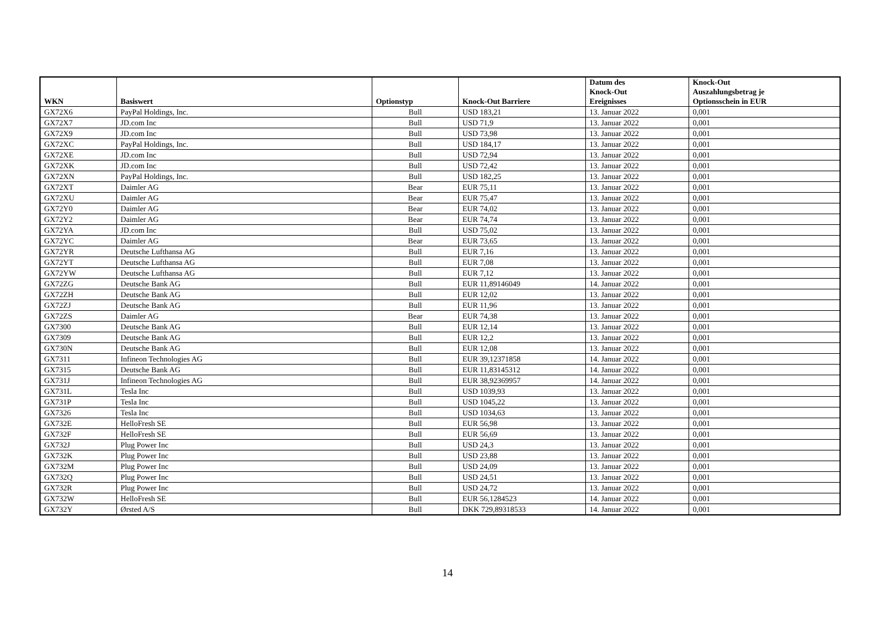| WKN | Basiswert | Optionstyp | Knock-Out Barriere | Datum des Knock-Out Ereignisses | Knock-Out Auszahlungsbetrag je Optionsschein in EUR |
| --- | --- | --- | --- | --- | --- |
| GX72X6 | PayPal Holdings, Inc. | Bull | USD 183,21 | 13. Januar 2022 | 0,001 |
| GX72X7 | JD.com Inc | Bull | USD 71,9 | 13. Januar 2022 | 0,001 |
| GX72X9 | JD.com Inc | Bull | USD 73,98 | 13. Januar 2022 | 0,001 |
| GX72XC | PayPal Holdings, Inc. | Bull | USD 184,17 | 13. Januar 2022 | 0,001 |
| GX72XE | JD.com Inc | Bull | USD 72,94 | 13. Januar 2022 | 0,001 |
| GX72XK | JD.com Inc | Bull | USD 72,42 | 13. Januar 2022 | 0,001 |
| GX72XN | PayPal Holdings, Inc. | Bull | USD 182,25 | 13. Januar 2022 | 0,001 |
| GX72XT | Daimler AG | Bear | EUR 75,11 | 13. Januar 2022 | 0,001 |
| GX72XU | Daimler AG | Bear | EUR 75,47 | 13. Januar 2022 | 0,001 |
| GX72Y0 | Daimler AG | Bear | EUR 74,02 | 13. Januar 2022 | 0,001 |
| GX72Y2 | Daimler AG | Bear | EUR 74,74 | 13. Januar 2022 | 0,001 |
| GX72YA | JD.com Inc | Bull | USD 75,02 | 13. Januar 2022 | 0,001 |
| GX72YC | Daimler AG | Bear | EUR 73,65 | 13. Januar 2022 | 0,001 |
| GX72YR | Deutsche Lufthansa AG | Bull | EUR 7,16 | 13. Januar 2022 | 0,001 |
| GX72YT | Deutsche Lufthansa AG | Bull | EUR 7,08 | 13. Januar 2022 | 0,001 |
| GX72YW | Deutsche Lufthansa AG | Bull | EUR 7,12 | 13. Januar 2022 | 0,001 |
| GX72ZG | Deutsche Bank AG | Bull | EUR 11,89146049 | 14. Januar 2022 | 0,001 |
| GX72ZH | Deutsche Bank AG | Bull | EUR 12,02 | 13. Januar 2022 | 0,001 |
| GX72ZJ | Deutsche Bank AG | Bull | EUR 11,96 | 13. Januar 2022 | 0,001 |
| GX72ZS | Daimler AG | Bear | EUR 74,38 | 13. Januar 2022 | 0,001 |
| GX7300 | Deutsche Bank AG | Bull | EUR 12,14 | 13. Januar 2022 | 0,001 |
| GX7309 | Deutsche Bank AG | Bull | EUR 12,2 | 13. Januar 2022 | 0,001 |
| GX730N | Deutsche Bank AG | Bull | EUR 12,08 | 13. Januar 2022 | 0,001 |
| GX7311 | Infineon Technologies AG | Bull | EUR 39,12371858 | 14. Januar 2022 | 0,001 |
| GX7315 | Deutsche Bank AG | Bull | EUR 11,83145312 | 14. Januar 2022 | 0,001 |
| GX731J | Infineon Technologies AG | Bull | EUR 38,92369957 | 14. Januar 2022 | 0,001 |
| GX731L | Tesla Inc | Bull | USD 1039,93 | 13. Januar 2022 | 0,001 |
| GX731P | Tesla Inc | Bull | USD 1045,22 | 13. Januar 2022 | 0,001 |
| GX7326 | Tesla Inc | Bull | USD 1034,63 | 13. Januar 2022 | 0,001 |
| GX732E | HelloFresh SE | Bull | EUR 56,98 | 13. Januar 2022 | 0,001 |
| GX732F | HelloFresh SE | Bull | EUR 56,69 | 13. Januar 2022 | 0,001 |
| GX732J | Plug Power Inc | Bull | USD 24,3 | 13. Januar 2022 | 0,001 |
| GX732K | Plug Power Inc | Bull | USD 23,88 | 13. Januar 2022 | 0,001 |
| GX732M | Plug Power Inc | Bull | USD 24,09 | 13. Januar 2022 | 0,001 |
| GX732Q | Plug Power Inc | Bull | USD 24,51 | 13. Januar 2022 | 0,001 |
| GX732R | Plug Power Inc | Bull | USD 24,72 | 13. Januar 2022 | 0,001 |
| GX732W | HelloFresh SE | Bull | EUR 56,1284523 | 14. Januar 2022 | 0,001 |
| GX732Y | Ørsted A/S | Bull | DKK 729,89318533 | 14. Januar 2022 | 0,001 |
14